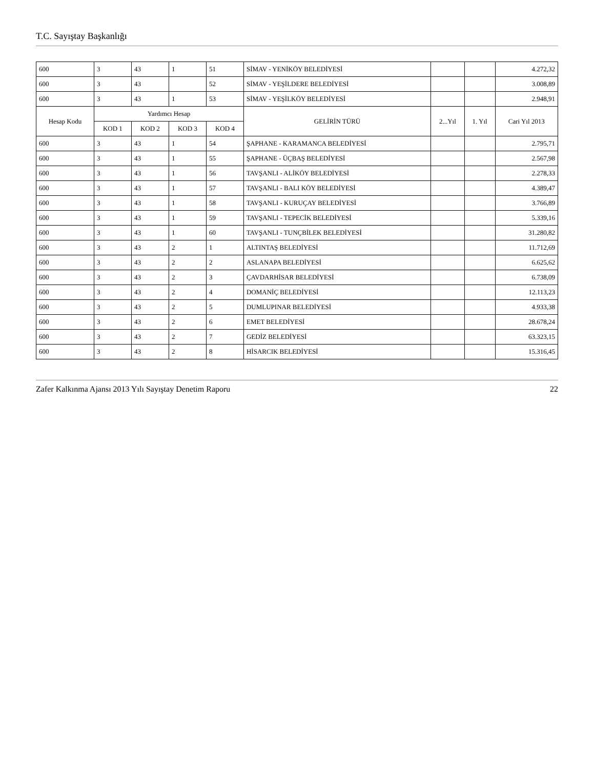T.C. Sayıştay Başkanlığı
| 600 | 3 | 43 | 1 | 51 | SİMAV - YENİKÖY BELEDİYESİ | | | 4.272,32 |
| 600 | 3 | 43 | | 52 | SİMAV - YEŞİLDERE BELEDİYESİ | | | 3.008,89 |
| 600 | 3 | 43 | 1 | 53 | SİMAV - YEŞİLKÖY BELEDİYESİ | | | 2.948,91 |
| Hesap Kodu | Yardımcı Hesap | | | | GELİRİN TÜRÜ | 2...Yıl | 1. Yıl | Cari Yıl 2013 |
| | KOD 1 | KOD 2 | KOD 3 | KOD 4 | | | | |
| 600 | 3 | 43 | 1 | 54 | ŞAPHANE - KARAMANCA BELEDİYESİ | | | 2.795,71 |
| 600 | 3 | 43 | 1 | 55 | ŞAPHANE - ÜÇBAŞ BELEDİYESİ | | | 2.567,98 |
| 600 | 3 | 43 | 1 | 56 | TAVŞANLI - ALİKÖY BELEDİYESİ | | | 2.278,33 |
| 600 | 3 | 43 | 1 | 57 | TAVŞANLI - BALI KÖY BELEDİYESİ | | | 4.389,47 |
| 600 | 3 | 43 | 1 | 58 | TAVŞANLI - KURUÇAY BELEDİYESİ | | | 3.766,89 |
| 600 | 3 | 43 | 1 | 59 | TAVŞANLI - TEPECİK BELEDİYESİ | | | 5.339,16 |
| 600 | 3 | 43 | 1 | 60 | TAVŞANLI - TUNÇBİLEK BELEDİYESİ | | | 31.280,82 |
| 600 | 3 | 43 | 2 | 1 | ALTINTAŞ BELEDİYESİ | | | 11.712,69 |
| 600 | 3 | 43 | 2 | 2 | ASLANAPA BELEDİYESİ | | | 6.625,62 |
| 600 | 3 | 43 | 2 | 3 | ÇAVDARHİSAR BELEDİYESİ | | | 6.738,09 |
| 600 | 3 | 43 | 2 | 4 | DOMANİÇ BELEDİYESİ | | | 12.113,23 |
| 600 | 3 | 43 | 2 | 5 | DUMLUPINAR BELEDİYESİ | | | 4.933,38 |
| 600 | 3 | 43 | 2 | 6 | EMET BELEDİYESİ | | | 28.678,24 |
| 600 | 3 | 43 | 2 | 7 | GEDİZ BELEDİYESİ | | | 63.323,15 |
| 600 | 3 | 43 | 2 | 8 | HİSARCIK BELEDİYESİ | | | 15.316,45 |
Zafer Kalkınma Ajansı 2013 Yılı Sayıştay Denetim Raporu 22